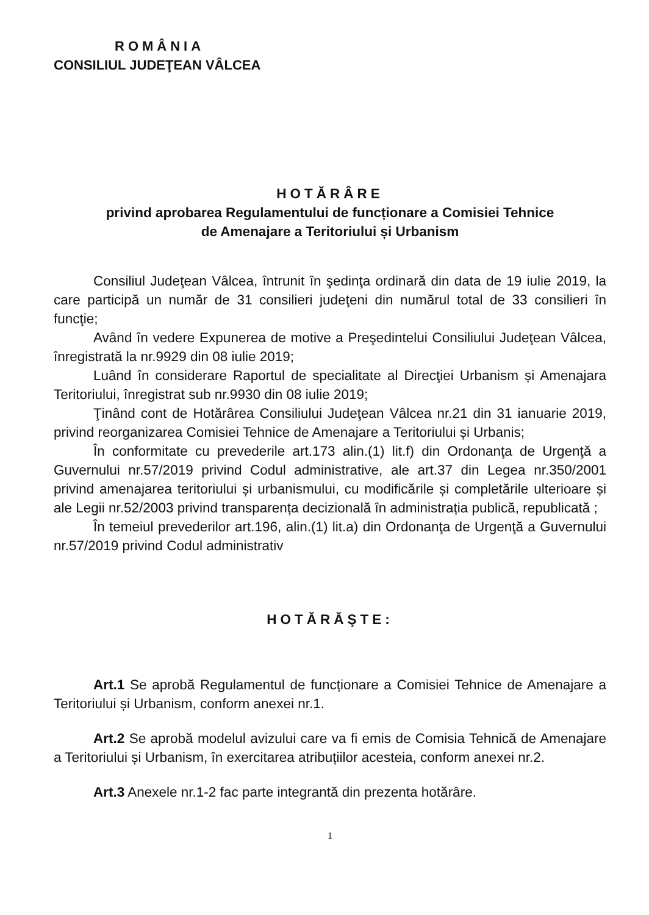ROMÂNIA
CONSILIUL JUDEŢEAN VÂLCEA
HOTĂRÂRE
privind aprobarea Regulamentului de funcționare a Comisiei Tehnice
de Amenajare a Teritoriului și Urbanism
Consiliul Judeţean Vâlcea, întrunit în şedinţa ordinară din data de 19 iulie 2019, la care participă un număr de 31 consilieri judeţeni din numărul total de 33 consilieri în funcţie;
Având în vedere Expunerea de motive a Preşedintelui Consiliului Judeţean Vâlcea, înregistrată la nr.9929 din 08 iulie 2019;
Luând în considerare Raportul de specialitate al Direcţiei Urbanism și Amenajara Teritoriului, înregistrat sub nr.9930 din 08 iulie 2019;
Ţinând cont de Hotărârea Consiliului Judeţean Vâlcea nr.21 din 31 ianuarie 2019, privind reorganizarea Comisiei Tehnice de Amenajare a Teritoriului și Urbanis;
În conformitate cu prevederile art.173 alin.(1) lit.f) din Ordonanţa de Urgenţă a Guvernului nr.57/2019 privind Codul administrative, ale art.37 din Legea nr.350/2001 privind amenajarea teritoriului și urbanismului, cu modificările și completările ulterioare și ale Legii nr.52/2003 privind transparența decizională în administrația publică, republicată ;
În temeiul prevederilor art.196, alin.(1) lit.a) din Ordonanţa de Urgenţă a Guvernului nr.57/2019 privind Codul administrativ
HOTĂRĂŞTE:
Art.1 Se aprobă Regulamentul de funcționare a Comisiei Tehnice de Amenajare a Teritoriului și Urbanism, conform anexei nr.1.
Art.2 Se aprobă modelul avizului care va fi emis de Comisia Tehnică de Amenajare a Teritoriului și Urbanism, în exercitarea atribuțiilor acesteia, conform anexei nr.2.
Art.3 Anexele nr.1-2 fac parte integrantă din prezenta hotărâre.
1